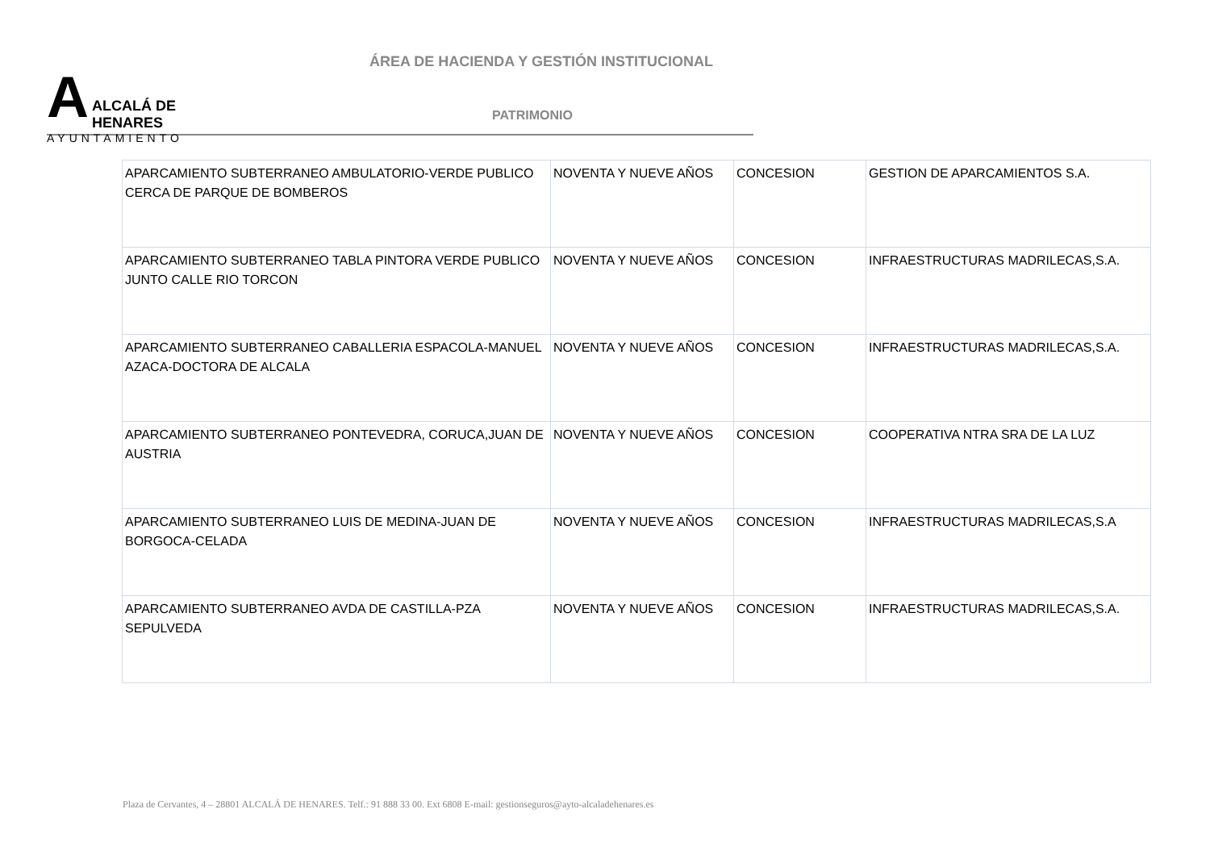A
ALCALÁ DE HENARES
AYUNTAMIENTO
ÁREA DE HACIENDA Y GESTIÓN INSTITUCIONAL
PATRIMONIO
| APARCAMIENTO SUBTERRANEO AMBULATORIO-VERDE PUBLICO CERCA DE PARQUE DE BOMBEROS | NOVENTA Y NUEVE AÑOS | CONCESION | GESTION DE APARCAMIENTOS S.A. |
| APARCAMIENTO SUBTERRANEO TABLA PINTORA VERDE PUBLICO JUNTO CALLE RIO TORCON | NOVENTA Y NUEVE AÑOS | CONCESION | INFRAESTRUCTURAS MADRILECAS,S.A. |
| APARCAMIENTO SUBTERRANEO CABALLERIA ESPACOLA-MANUEL AZACA-DOCTORA DE ALCALA | NOVENTA Y NUEVE AÑOS | CONCESION | INFRAESTRUCTURAS MADRILECAS,S.A. |
| APARCAMIENTO SUBTERRANEO PONTEVEDRA, CORUCA,JUAN DE AUSTRIA | NOVENTA Y NUEVE AÑOS | CONCESION | COOPERATIVA NTRA SRA DE LA LUZ |
| APARCAMIENTO SUBTERRANEO LUIS DE MEDINA-JUAN DE BORGOCA-CELADA | NOVENTA Y NUEVE AÑOS | CONCESION | INFRAESTRUCTURAS MADRILECAS,S.A |
| APARCAMIENTO SUBTERRANEO AVDA DE CASTILLA-PZA SEPULVEDA | NOVENTA Y NUEVE AÑOS | CONCESION | INFRAESTRUCTURAS MADRILECAS,S.A. |
Plaza de Cervantes, 4 – 28801 ALCALÁ DE HENARES. Telf.: 91 888 33 00. Ext 6808 E-mail: gestionseguros@ayto-alcaladehenares.es